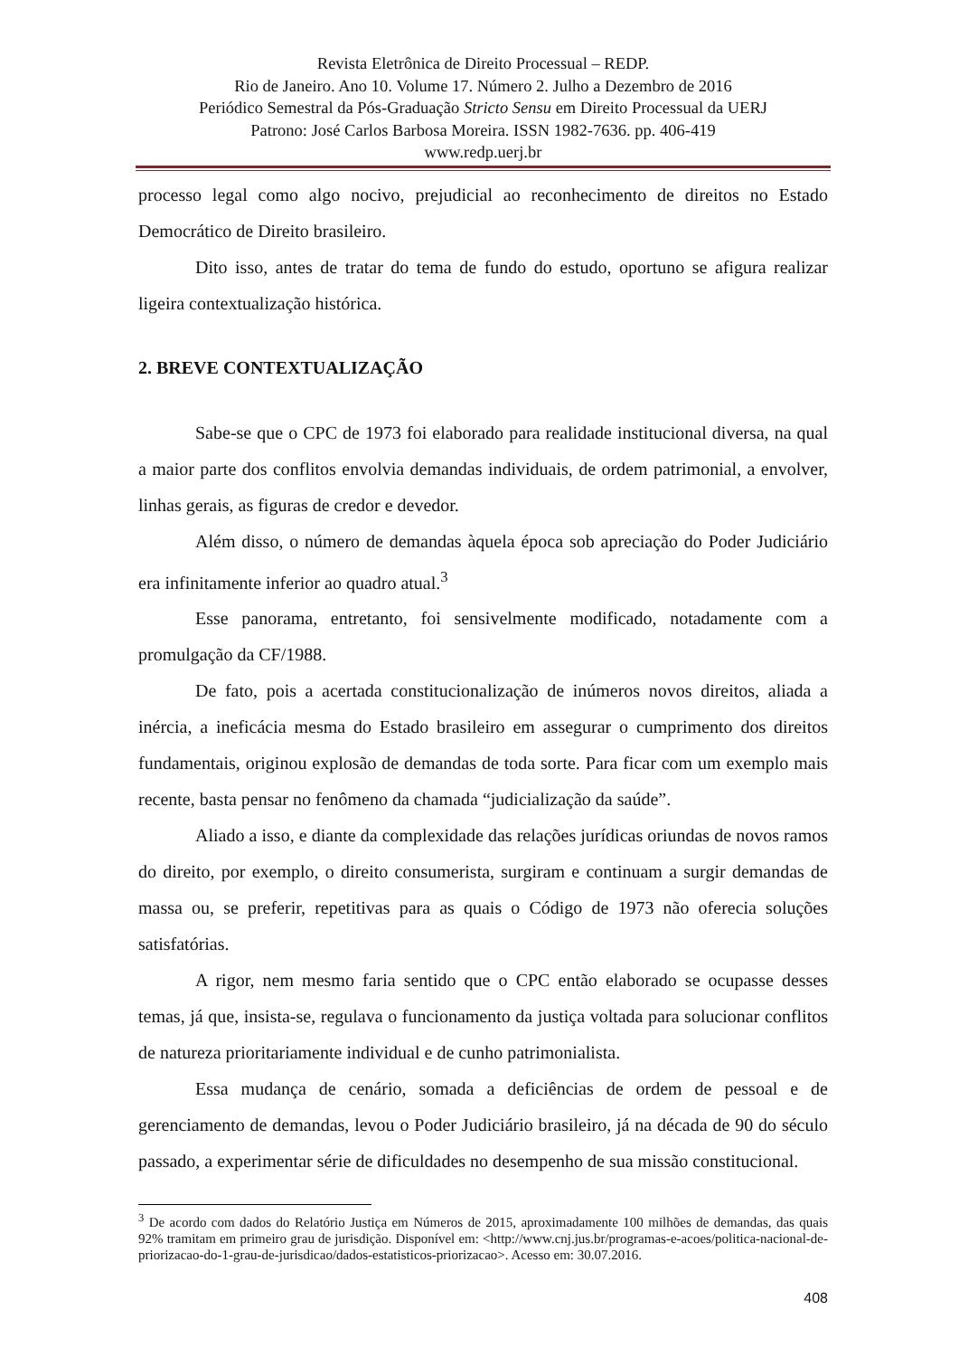Revista Eletrônica de Direito Processual – REDP.
Rio de Janeiro. Ano 10. Volume 17. Número 2. Julho a Dezembro de 2016
Periódico Semestral da Pós-Graduação Stricto Sensu em Direito Processual da UERJ
Patrono: José Carlos Barbosa Moreira. ISSN 1982-7636. pp. 406-419
www.redp.uerj.br
processo legal como algo nocivo, prejudicial ao reconhecimento de direitos no Estado Democrático de Direito brasileiro.
Dito isso, antes de tratar do tema de fundo do estudo, oportuno se afigura realizar ligeira contextualização histórica.
2. BREVE CONTEXTUALIZAÇÃO
Sabe-se que o CPC de 1973 foi elaborado para realidade institucional diversa, na qual a maior parte dos conflitos envolvia demandas individuais, de ordem patrimonial, a envolver, linhas gerais, as figuras de credor e devedor.
Além disso, o número de demandas àquela época sob apreciação do Poder Judiciário era infinitamente inferior ao quadro atual.<sup>3</sup>
Esse panorama, entretanto, foi sensivelmente modificado, notadamente com a promulgação da CF/1988.
De fato, pois a acertada constitucionalização de inúmeros novos direitos, aliada a inércia, a ineficácia mesma do Estado brasileiro em assegurar o cumprimento dos direitos fundamentais, originou explosão de demandas de toda sorte. Para ficar com um exemplo mais recente, basta pensar no fenômeno da chamada “judicialização da saúde”.
Aliado a isso, e diante da complexidade das relações jurídicas oriundas de novos ramos do direito, por exemplo, o direito consumerista, surgiram e continuam a surgir demandas de massa ou, se preferir, repetitivas para as quais o Código de 1973 não oferecia soluções satisfatórias.
A rigor, nem mesmo faria sentido que o CPC então elaborado se ocupasse desses temas, já que, insista-se, regulava o funcionamento da justiça voltada para solucionar conflitos de natureza prioritariamente individual e de cunho patrimonialista.
Essa mudança de cenário, somada a deficiências de ordem de pessoal e de gerenciamento de demandas, levou o Poder Judiciário brasileiro, já na década de 90 do século passado, a experimentar série de dificuldades no desempenho de sua missão constitucional.
<sup>3</sup> De acordo com dados do Relatório Justiça em Números de 2015, aproximadamente 100 milhões de demandas, das quais 92% tramitam em primeiro grau de jurisdição. Disponível em: <http://www.cnj.jus.br/programas-e-acoes/politica-nacional-de-priorizacao-do-1-grau-de-jurisdicao/dados-estatisticos-priorizacao>. Acesso em: 30.07.2016.
408